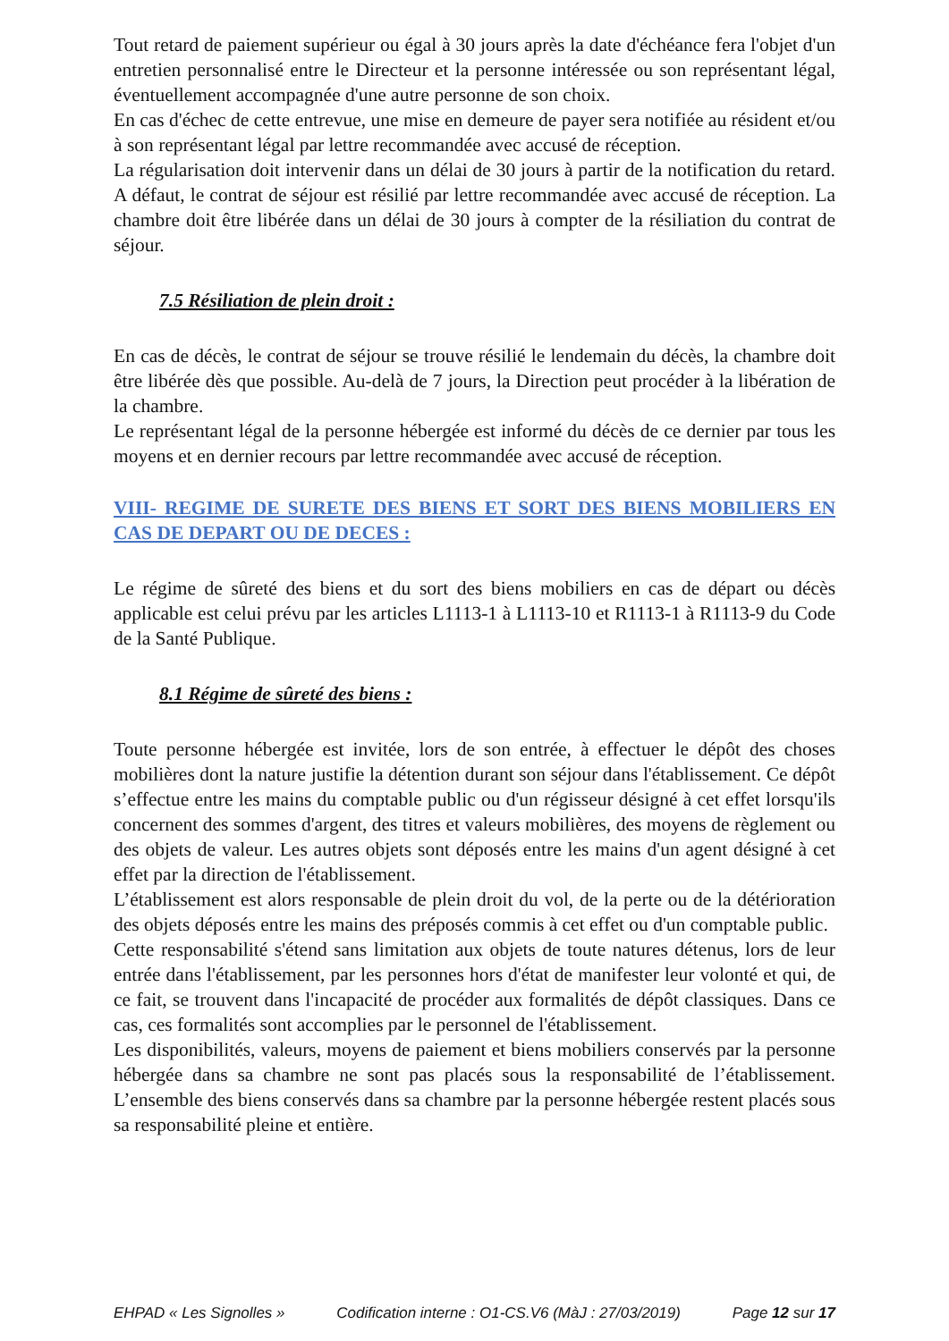Tout retard de paiement supérieur ou égal à 30 jours après la date d'échéance fera l'objet d'un entretien personnalisé entre le Directeur et la personne intéressée ou son représentant légal, éventuellement accompagnée d'une autre personne de son choix.
En cas d'échec de cette entrevue, une mise en demeure de payer sera notifiée au résident et/ou à son représentant légal par lettre recommandée avec accusé de réception.
La régularisation doit intervenir dans un délai de 30 jours à partir de la notification du retard. A défaut, le contrat de séjour est résilié par lettre recommandée avec accusé de réception. La chambre doit être libérée dans un délai de 30 jours à compter de la résiliation du contrat de séjour.
7.5 Résiliation de plein droit :
En cas de décès, le contrat de séjour se trouve résilié le lendemain du décès, la chambre doit être libérée dès que possible. Au-delà de 7 jours, la Direction peut procéder à la libération de la chambre.
Le représentant légal de la personne hébergée est informé du décès de ce dernier par tous les moyens et en dernier recours par lettre recommandée avec accusé de réception.
VIII- REGIME DE SURETE DES BIENS ET SORT DES BIENS MOBILIERS EN CAS DE DEPART OU DE DECES :
Le régime de sûreté des biens et du sort des biens mobiliers en cas de départ ou décès applicable est celui prévu par les articles L1113-1 à L1113-10 et R1113-1 à R1113-9 du Code de la Santé Publique.
8.1 Régime de sûreté des biens :
Toute personne hébergée est invitée, lors de son entrée, à effectuer le dépôt des choses mobilières dont la nature justifie la détention durant son séjour dans l'établissement. Ce dépôt s’effectue entre les mains du comptable public ou d'un régisseur désigné à cet effet lorsqu'ils concernent des sommes d'argent, des titres et valeurs mobilières, des moyens de règlement ou des objets de valeur. Les autres objets sont déposés entre les mains d'un agent désigné à cet effet par la direction de l'établissement.
L’établissement est alors responsable de plein droit du vol, de la perte ou de la détérioration des objets déposés entre les mains des préposés commis à cet effet ou d'un comptable public.
Cette responsabilité s'étend sans limitation aux objets de toute natures détenus, lors de leur entrée dans l'établissement, par les personnes hors d'état de manifester leur volonté et qui, de ce fait, se trouvent dans l'incapacité de procéder aux formalités de dépôt classiques. Dans ce cas, ces formalités sont accomplies par le personnel de l'établissement.
Les disponibilités, valeurs, moyens de paiement et biens mobiliers conservés par la personne hébergée dans sa chambre ne sont pas placés sous la responsabilité de l’établissement. L’ensemble des biens conservés dans sa chambre par la personne hébergée restent placés sous sa responsabilité pleine et entière.
EHPAD « Les Signolles » Codification interne : O1-CS.V6 (MàJ : 27/03/2019) Page 12 sur 17